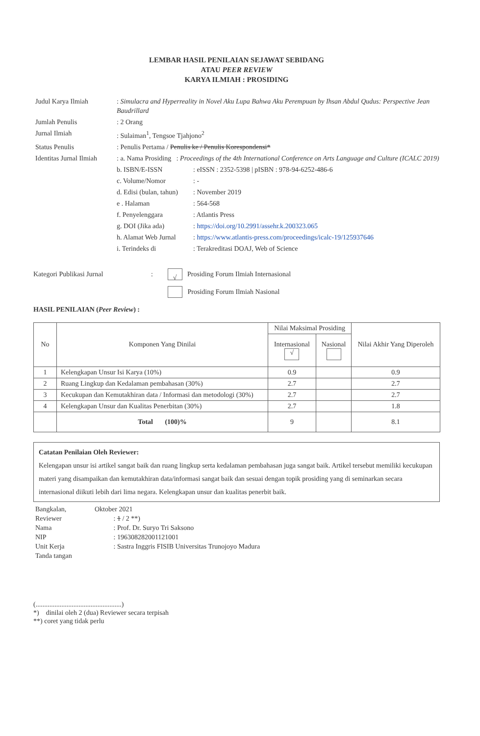LEMBAR HASIL PENILAIAN SEJAWAT SEBIDANG
ATAU PEER REVIEW
KARYA ILMIAH : PROSIDING
| Judul Karya Ilmiah | : Simulacra and Hyperreality in Novel Aku Lupa Bahwa Aku Perempuan by Ihsan Abdul Qudus: Perspective Jean Baudrillard | |
| Jumlah Penulis | : 2 Orang | |
| Jurnal Ilmiah | : Sulaiman<sup>1</sup>, Tengsoe Tjahjono<sup>2</sup> | |
| Status Penulis | : Penulis Pertama / Penulis ke / Penulis Korespondensi* | |
| Identitas Jurnal Ilmiah | : a. Nama Prosiding : Proceedings of the 4th International Conference on Arts Language and Culture (ICALC 2019) | |
| | b. ISBN/E-ISSN | : eISSN : 2352-5398 / pISBN : 978-94-6252-486-6 |
| | c. Volume/Nomor | : - |
| | d. Edisi (bulan, tahun) | : November 2019 |
| | e . Halaman | : 564-568 |
| | f. Penyelenggara | : Atlantis Press |
| | g. DOI (Jika ada) | : https://doi.org/10.2991/assehr.k.200323.065 |
| | h. Alamat Web Jurnal | : https://www.atlantis-press.com/proceedings/icalc-19/125937646 |
| | i. Terindeks di | : Terakreditasi DOAJ, Web of Science |
Kategori Publikasi Jurnal: √ Prosiding Forum Ilmiah Internasional
Prosiding Forum Ilmiah Nasional
HASIL PENILAIAN (Peer Review) :
| No | Komponen Yang Dinilai | Nilai Maksimal Prosiding | | Nilai Akhir Yang Diperoleh |
| --- | --- | --- | --- | --- |
| | | Internasional √ | Nasional | |
| 1 | Kelengkapan Unsur Isi Karya (10%) | 0.9 | | 0.9 |
| 2 | Ruang Lingkup dan Kedalaman pembahasan (30%) | 2.7 | | 2.7 |
| 3 | Kecukupan dan Kemutakhiran data / Informasi dan metodologi (30%) | 2.7 | | 2.7 |
| 4 | Kelengkapan Unsur dan Kualitas Penerbitan (30%) | 2.7 | | 1.8 |
| | Total (100)% | 9 | | 8.1 |
Catatan Penilaian Oleh Reviewer:
Kelengapan unsur isi artikel sangat baik dan ruang lingkup serta kedalaman pembahasan juga sangat baik. Artikel tersebut memiliki kecukupan materi yang disampaikan dan kemutakhiran data/informasi sangat baik dan sesuai dengan topik prosiding yang di seminarkan secara internasional diikuti lebih dari lima negara. Kelengkapan unsur dan kualitas penerbit baik.
| Bangkalan, | Oktober 2021 |
| Reviewer | : 1 / 2 **) |
| Nama | : Prof. Dr. Suryo Tri Saksono |
| NIP | : 196308282001121001 |
| Unit Kerja | : Sastra Inggris FISIB Universitas Trunojoyo Madura |
| Tanda tangan | |
(..................................................)
*) dinilai oleh 2 (dua) Reviewer secara terpisah
**) coret yang tidak perlu